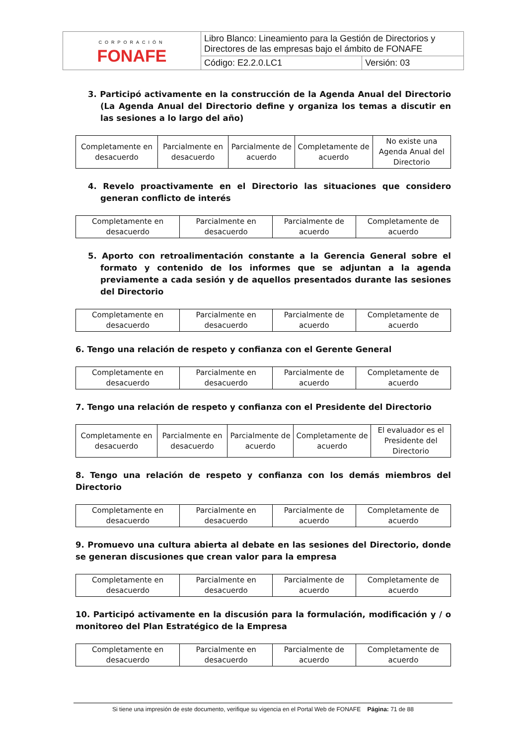| CORPORACIÓN FONAFE | Libro Blanco: Lineamiento para la Gestión de Directorios y Directores de las empresas bajo el ámbito de FONAFE | |
| | Código: E2.2.0.LC1 | Versión: 03 |
3. Participó activamente en la construcción de la Agenda Anual del Directorio (La Agenda Anual del Directorio define y organiza los temas a discutir en las sesiones a lo largo del año)
| Completamente en desacuerdo | Parcialmente en desacuerdo | Parcialmente de acuerdo | Completamente de acuerdo | No existe una Agenda Anual del Directorio |
4. Revelo proactivamente en el Directorio las situaciones que considero generan conflicto de interés
| Completamente en desacuerdo | Parcialmente en desacuerdo | Parcialmente de acuerdo | Completamente de acuerdo |
5. Aporto con retroalimentación constante a la Gerencia General sobre el formato y contenido de los informes que se adjuntan a la agenda previamente a cada sesión y de aquellos presentados durante las sesiones del Directorio
| Completamente en desacuerdo | Parcialmente en desacuerdo | Parcialmente de acuerdo | Completamente de acuerdo |
6. Tengo una relación de respeto y confianza con el Gerente General
| Completamente en desacuerdo | Parcialmente en desacuerdo | Parcialmente de acuerdo | Completamente de acuerdo |
7. Tengo una relación de respeto y confianza con el Presidente del Directorio
| Completamente en desacuerdo | Parcialmente en desacuerdo | Parcialmente de acuerdo | Completamente de acuerdo | El evaluador es el Presidente del Directorio |
8. Tengo una relación de respeto y confianza con los demás miembros del Directorio
| Completamente en desacuerdo | Parcialmente en desacuerdo | Parcialmente de acuerdo | Completamente de acuerdo |
9. Promuevo una cultura abierta al debate en las sesiones del Directorio, donde se generan discusiones que crean valor para la empresa
| Completamente en desacuerdo | Parcialmente en desacuerdo | Parcialmente de acuerdo | Completamente de acuerdo |
10. Participó activamente en la discusión para la formulación, modificación y / o monitoreo del Plan Estratégico de la Empresa
| Completamente en desacuerdo | Parcialmente en desacuerdo | Parcialmente de acuerdo | Completamente de acuerdo |
Si tiene una impresión de este documento, verifique su vigencia en el Portal Web de FONAFE Página: 71 de 88